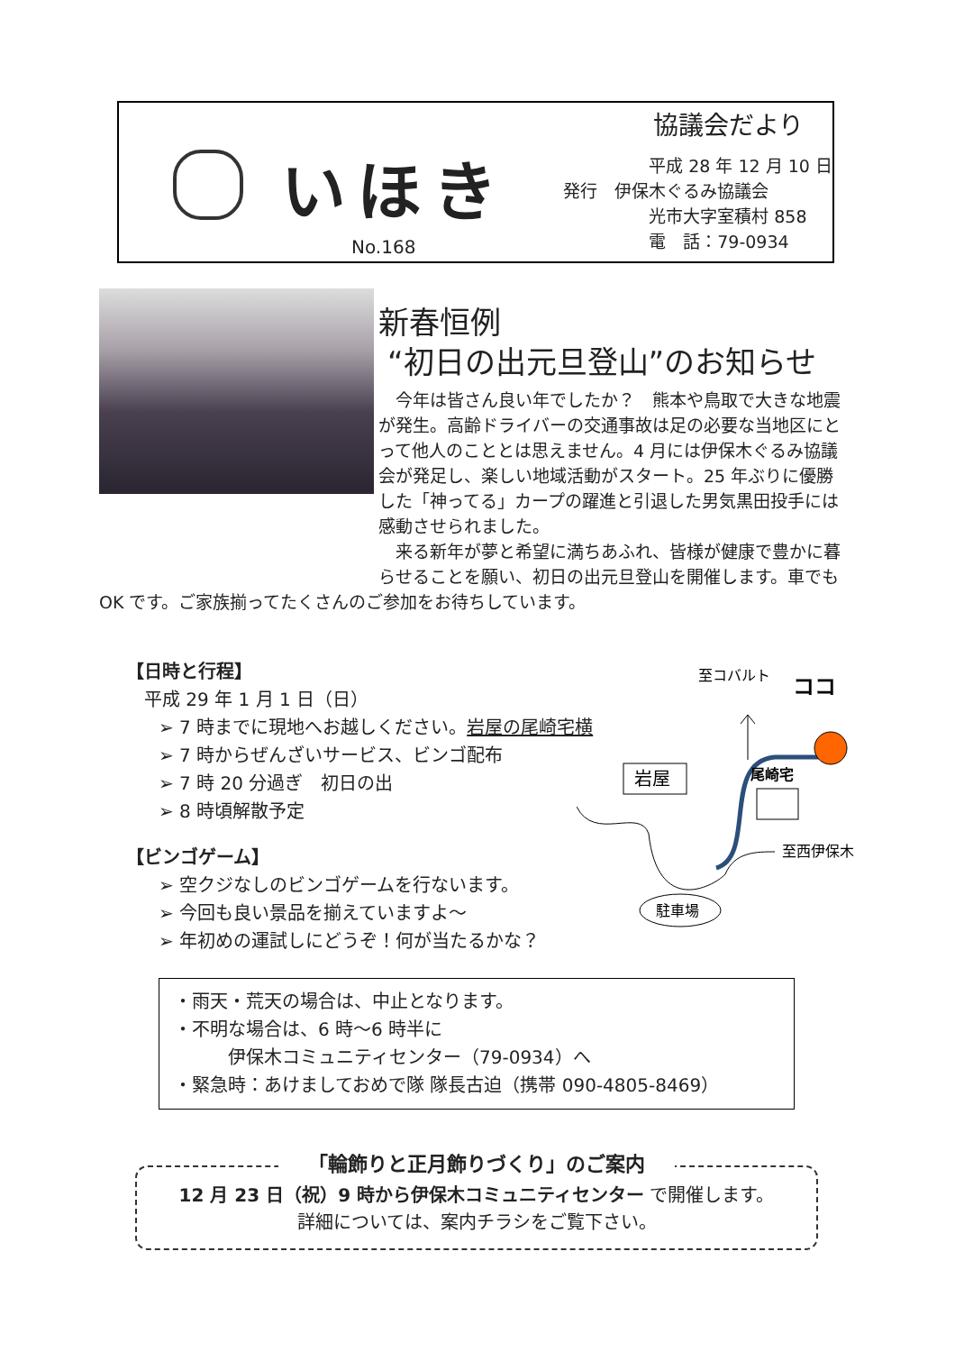いほき
No.168
協議会だより
　　　　　平成 28 年 12 月 10 日
発行　伊保木ぐるみ協議会
　　　　　光市大字室積村 858
　　　　　電　話：79-0934
新春恒例
“初日の出元旦登山”のお知らせ
　今年は皆さん良い年でしたか？　熊本や鳥取で大きな地震が発生。高齢ドライバーの交通事故は足の必要な当地区にとって他人のこととは思えません。4 月には伊保木ぐるみ協議会が発足し、楽しい地域活動がスタート。25 年ぶりに優勝した「神ってる」カープの躍進と引退した男気黒田投手には感動させられました。
　来る新年が夢と希望に満ちあふれ、皆様が健康で豊かに暮らせることを願い、初日の出元旦登山を開催します。車でも OK です。ご家族揃ってたくさんのご参加をお待ちしています。
【日時と行程】
　平成 29 年 1 月 1 日（日）
➢ 7 時までに現地へお越しください。岩屋の尾崎宅横
➢ 7 時からぜんざいサービス、ビンゴ配布
➢ 7 時 20 分過ぎ　初日の出
➢ 8 時頃解散予定
【ビンゴゲーム】
➢ 空クジなしのビンゴゲームを行ないます。
➢ 今回も良い景品を揃えていますよ～
➢ 年初めの運試しにどうぞ！何が当たるかな？
至コバルト
ココ
岩屋
尾崎宅
至西伊保木
駐車場
・雨天・荒天の場合は、中止となります。
・不明な場合は、6 時～6 時半に
　　　伊保木コミュニティセンター（79-0934）へ
・緊急時：あけましておめで隊 隊長古迫（携帯 090-4805-8469）
「輪飾りと正月飾りづくり」のご案内
12 月 23 日（祝）9 時から伊保木コミュニティセンター で開催します。
詳細については、案内チラシをご覧下さい。